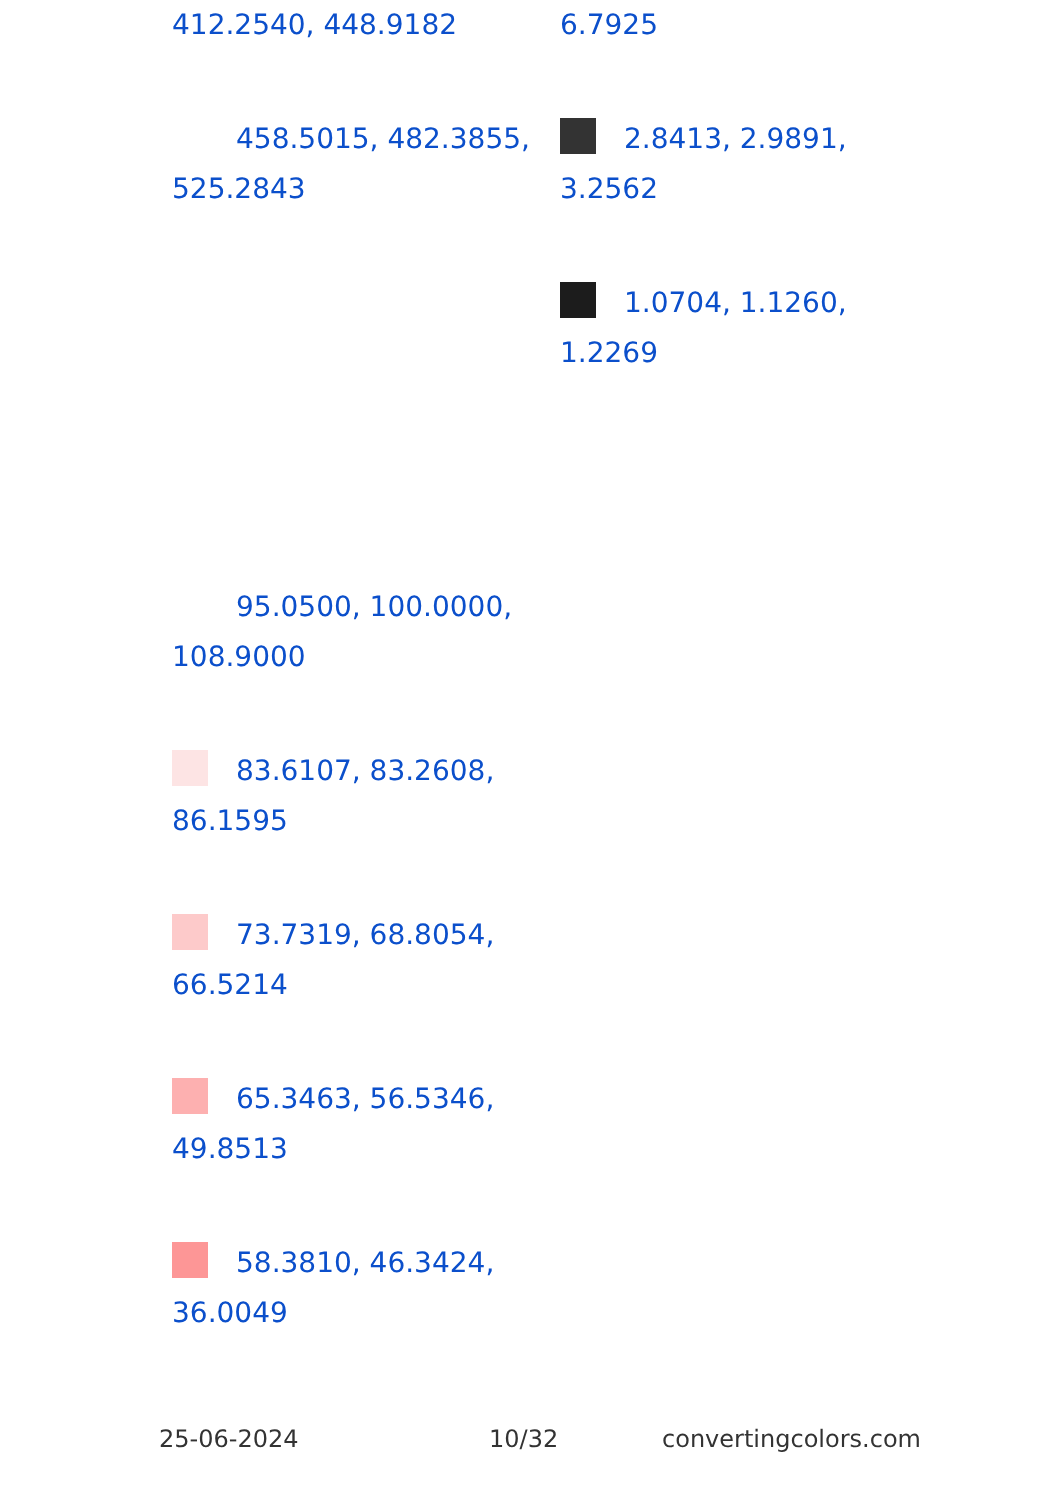412.2540, 448.9182
458.5015, 482.3855, 525.2843
95.0500, 100.0000, 108.9000
83.6107, 83.2608, 86.1595
73.7319, 68.8054, 66.5214
65.3463, 56.5346, 49.8513
58.3810, 46.3424, 36.0049
6.7925
2.8413, 2.9891, 3.2562
1.0704, 1.1260, 1.2269
25-06-2024 10/32 convertingcolors.com